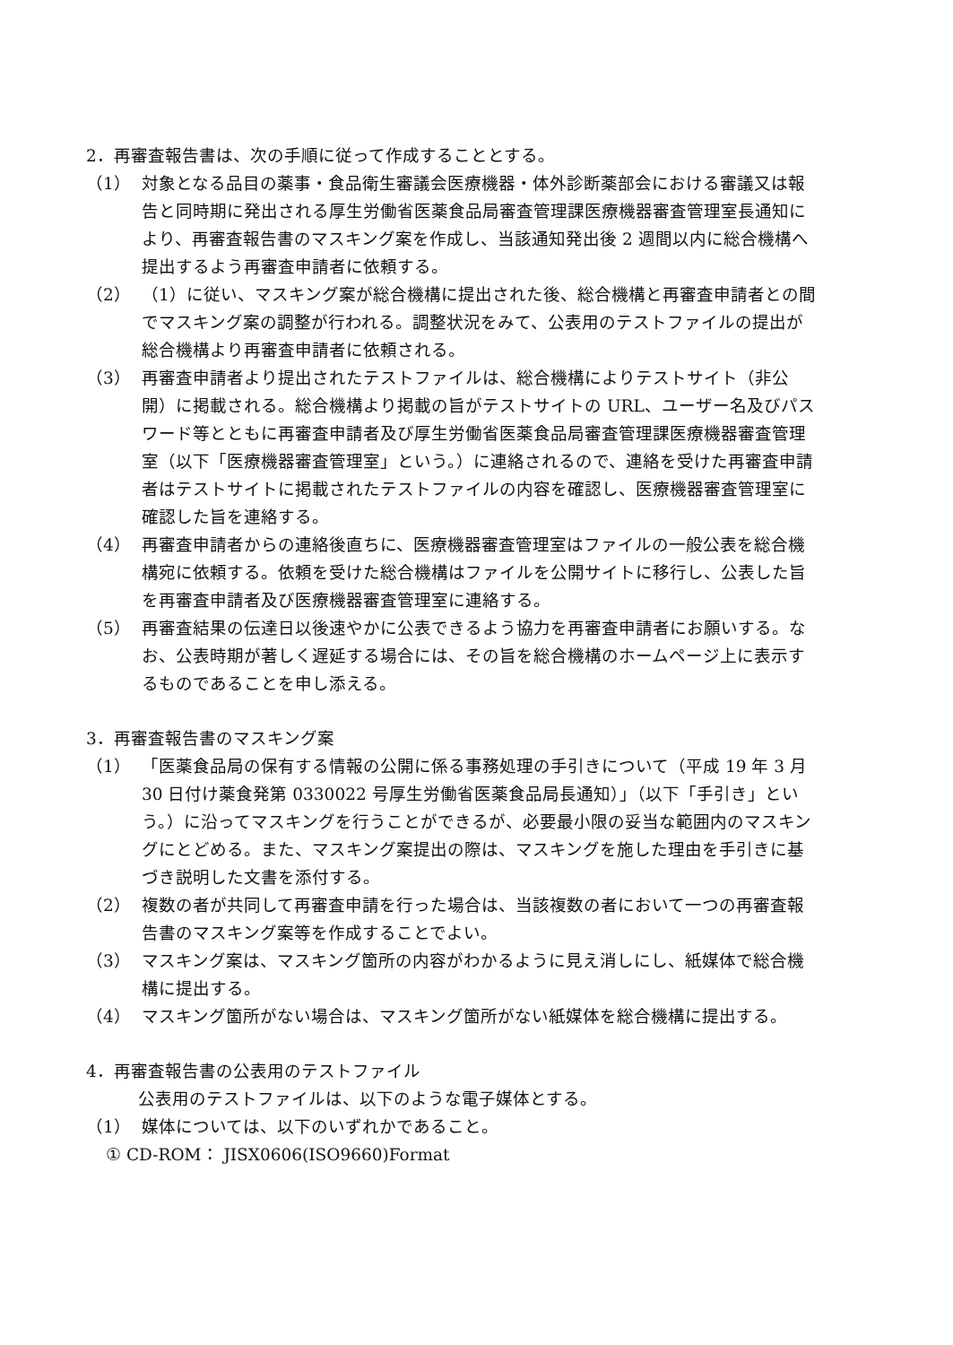2．再審査報告書は、次の手順に従って作成することとする。
（1） 対象となる品目の薬事・食品衛生審議会医療機器・体外診断薬部会における審議又は報告と同時期に発出される厚生労働省医薬食品局審査管理課医療機器審査管理室長通知により、再審査報告書のマスキング案を作成し、当該通知発出後 2 週間以内に総合機構へ提出するよう再審査申請者に依頼する。
（2） （1）に従い、マスキング案が総合機構に提出された後、総合機構と再審査申請者との間でマスキング案の調整が行われる。調整状況をみて、公表用のテストファイルの提出が総合機構より再審査申請者に依頼される。
（3） 再審査申請者より提出されたテストファイルは、総合機構によりテストサイト（非公開）に掲載される。総合機構より掲載の旨がテストサイトの URL、ユーザー名及びパスワード等とともに再審査申請者及び厚生労働省医薬食品局審査管理課医療機器審査管理室（以下「医療機器審査管理室」という。）に連絡されるので、連絡を受けた再審査申請者はテストサイトに掲載されたテストファイルの内容を確認し、医療機器審査管理室に確認した旨を連絡する。
（4） 再審査申請者からの連絡後直ちに、医療機器審査管理室はファイルの一般公表を総合機構宛に依頼する。依頼を受けた総合機構はファイルを公開サイトに移行し、公表した旨を再審査申請者及び医療機器審査管理室に連絡する。
（5） 再審査結果の伝達日以後速やかに公表できるよう協力を再審査申請者にお願いする。なお、公表時期が著しく遅延する場合には、その旨を総合機構のホームページ上に表示するものであることを申し添える。
3．再審査報告書のマスキング案
（1） 「医薬食品局の保有する情報の公開に係る事務処理の手引きについて（平成 19 年 3 月 30 日付け薬食発第 0330022 号厚生労働省医薬食品局長通知）」（以下「手引き」という。）に沿ってマスキングを行うことができるが、必要最小限の妥当な範囲内のマスキングにとどめる。また、マスキング案提出の際は、マスキングを施した理由を手引きに基づき説明した文書を添付する。
（2） 複数の者が共同して再審査申請を行った場合は、当該複数の者において一つの再審査報告書のマスキング案等を作成することでよい。
（3） マスキング案は、マスキング箇所の内容がわかるように見え消しにし、紙媒体で総合機構に提出する。
（4） マスキング箇所がない場合は、マスキング箇所がない紙媒体を総合機構に提出する。
4．再審査報告書の公表用のテストファイル
公表用のテストファイルは、以下のような電子媒体とする。
（1） 媒体については、以下のいずれかであること。
① CD-ROM： JISX0606(ISO9660)Format